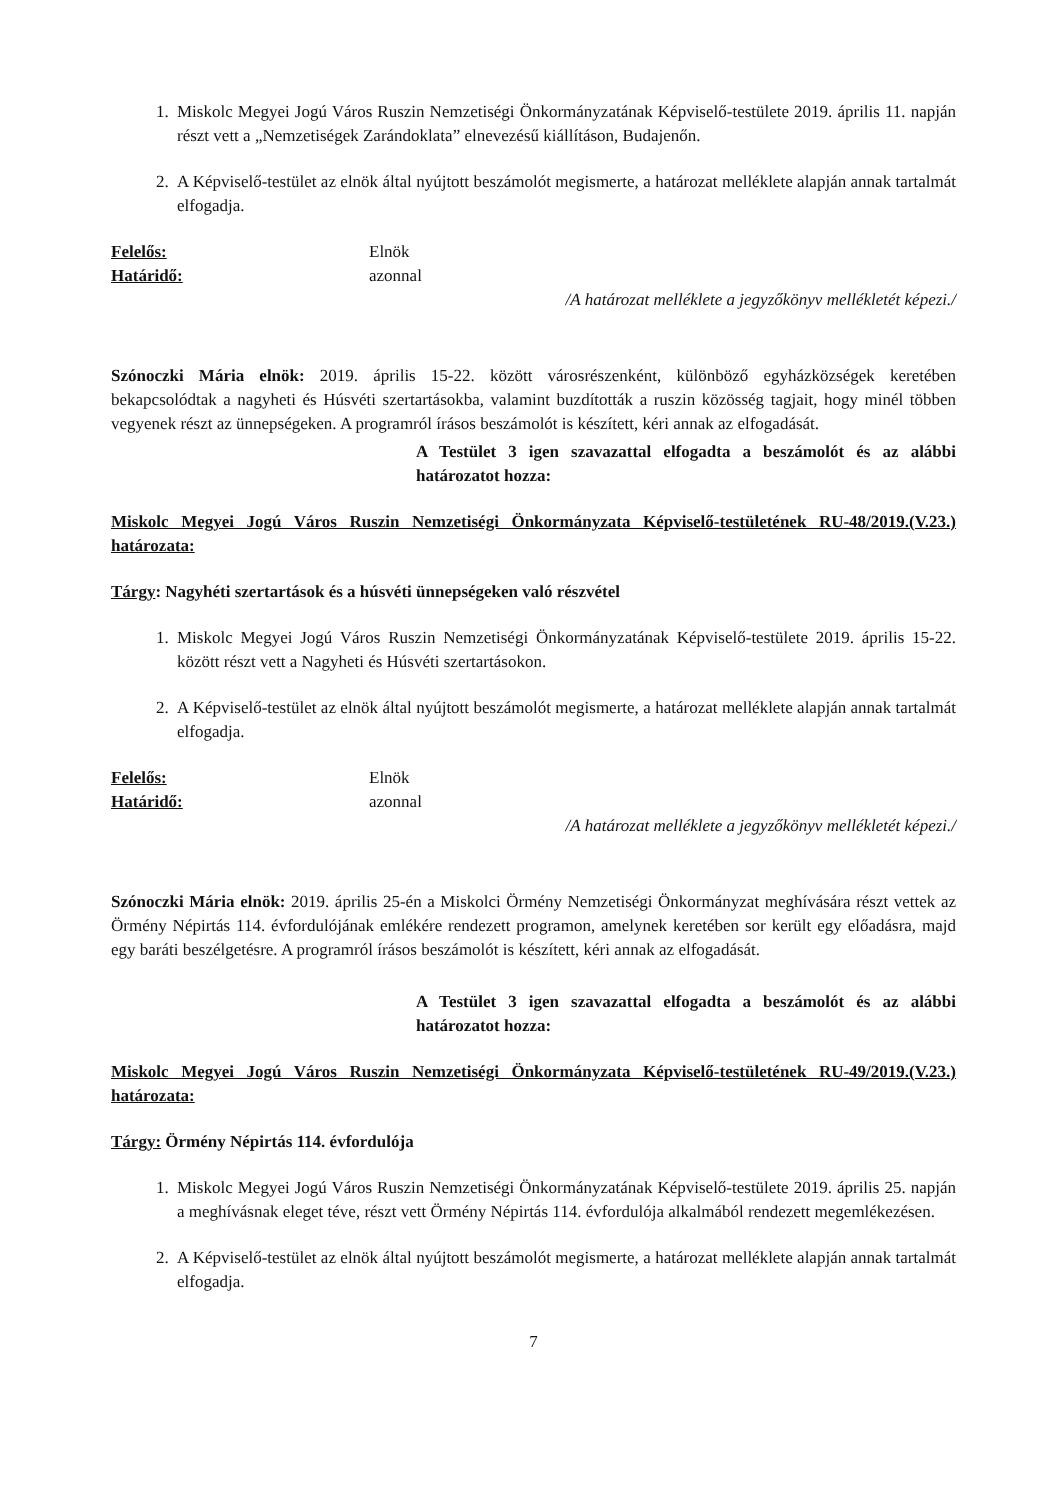1. Miskolc Megyei Jogú Város Ruszin Nemzetiségi Önkormányzatának Képviselő-testülete 2019. április 11. napján részt vett a „Nemzetiségek Zarándoklata” elnevezésű kiállításon, Budajenőn.
2. A Képviselő-testület az elnök által nyújtott beszámolót megismerte, a határozat melléklete alapján annak tartalmát elfogadja.
Felelős: Elnök
Határidő: azonnal
/A határozat melléklete a jegyzőkönyv mellékletét képezi./
Szónoczki Mária elnök: 2019. április 15-22. között városrészenként, különböző egyházközségek keretében bekapcsolódtak a nagyheti és Húsvéti szertartásokba, valamint buzdították a ruszin közösség tagjait, hogy minél többen vegyenek részt az ünnepségeken. A programról írásos beszámolót is készített, kéri annak az elfogadását.
A Testület 3 igen szavazattal elfogadta a beszámolót és az alábbi határozatot hozza:
Miskolc Megyei Jogú Város Ruszin Nemzetiségi Önkormányzata Képviselő-testületének RU-48/2019.(V.23.) határozata:
Tárgy: Nagyhéti szertartások és a húsvéti ünnepségeken való részvétel
1. Miskolc Megyei Jogú Város Ruszin Nemzetiségi Önkormányzatának Képviselő-testülete 2019. április 15-22. között részt vett a Nagyheti és Húsvéti szertartásokon.
2. A Képviselő-testület az elnök által nyújtott beszámolót megismerte, a határozat melléklete alapján annak tartalmát elfogadja.
Felelős: Elnök
Határidő: azonnal
/A határozat melléklete a jegyzőkönyv mellékletét képezi./
Szónoczki Mária elnök: 2019. április 25-én a Miskolci Örmény Nemzetiségi Önkormányzat meghívására részt vettek az Örmény Népirtás 114. évfordulójának emlékére rendezett programon, amelynek keretében sor került egy előadásra, majd egy baráti beszélgetésre. A programról írásos beszámolót is készített, kéri annak az elfogadását.
A Testület 3 igen szavazattal elfogadta a beszámolót és az alábbi határozatot hozza:
Miskolc Megyei Jogú Város Ruszin Nemzetiségi Önkormányzata Képviselő-testületének RU-49/2019.(V.23.) határozata:
Tárgy: Örmény Népirtás 114. évfordulója
1. Miskolc Megyei Jogú Város Ruszin Nemzetiségi Önkormányzatának Képviselő-testülete 2019. április 25. napján a meghívásnak eleget téve, részt vett Örmény Népirtás 114. évfordulója alkalmából rendezett megemlékezésen.
2. A Képviselő-testület az elnök által nyújtott beszámolót megismerte, a határozat melléklete alapján annak tartalmát elfogadja.
7